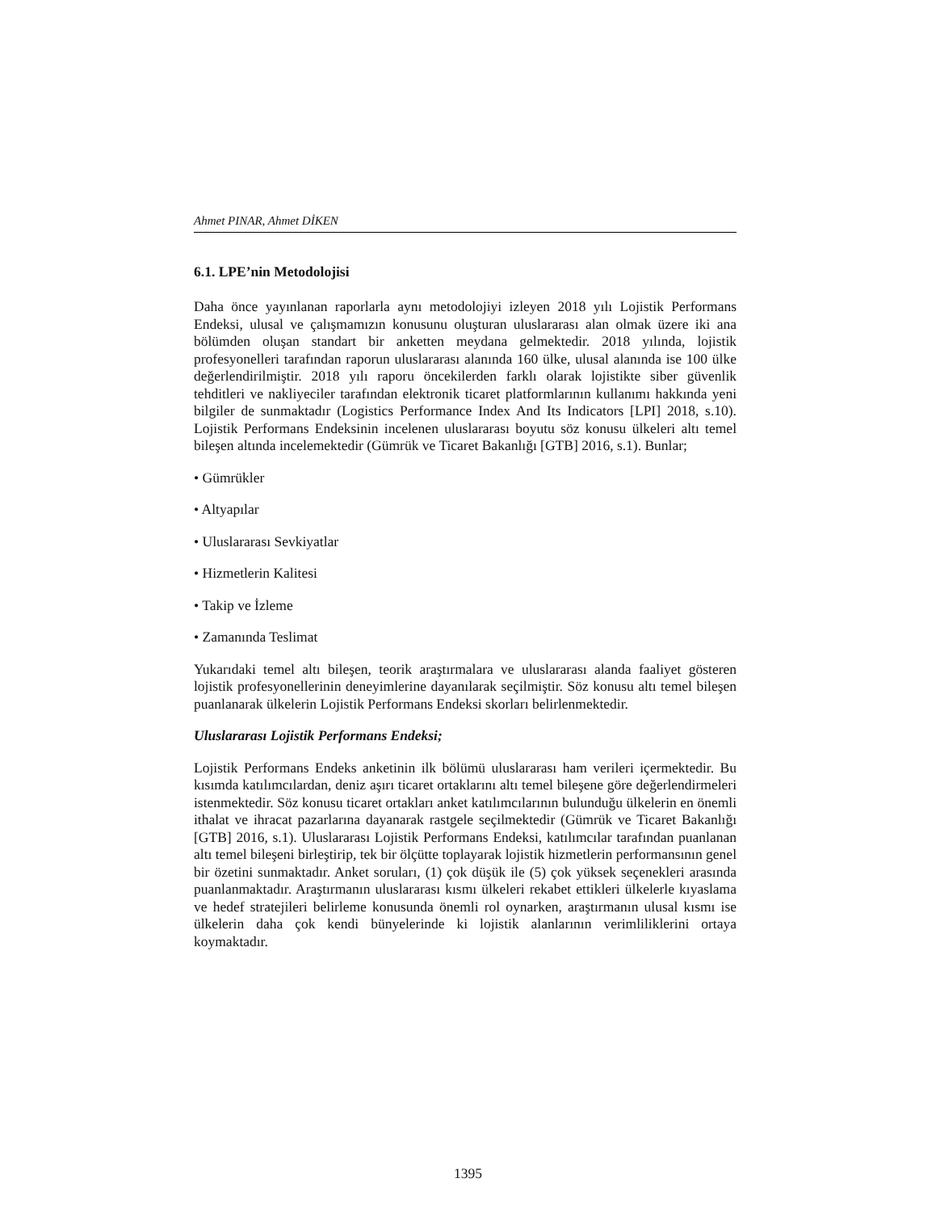Ahmet PINAR, Ahmet DİKEN
6.1. LPE’nin Metodolojisi
Daha önce yayınlanan raporlarla aynı metodolojiyi izleyen 2018 yılı Lojistik Performans Endeksi, ulusal ve çalışmamızın konusunu oluşturan uluslararası alan olmak üzere iki ana bölümden oluşan standart bir anketten meydana gelmektedir. 2018 yılında, lojistik profesyonelleri tarafından raporun uluslararası alanında 160 ülke, ulusal alanında ise 100 ülke değerlendirilmiştir. 2018 yılı raporu öncekilerden farklı olarak lojistikte siber güvenlik tehditleri ve nakliyeciler tarafından elektronik ticaret platformlarının kullanımı hakkında yeni bilgiler de sunmaktadır (Logistics Performance Index And Its Indicators [LPI] 2018, s.10). Lojistik Performans Endeksinin incelenen uluslararası boyutu söz konusu ülkeleri altı temel bileşen altında incelemektedir (Gümrük ve Ticaret Bakanlığı [GTB] 2016, s.1). Bunlar;
• Gümrükler
• Altyapılar
• Uluslararası Sevkiyatlar
• Hizmetlerin Kalitesi
• Takip ve İzleme
• Zamanında Teslimat
Yukarıdaki temel altı bileşen, teorik araştırmalara ve uluslararası alanda faaliyet gösteren lojistik profesyonellerinin deneyimlerine dayanılarak seçilmiştir. Söz konusu altı temel bileşen puanlanarak ülkelerin Lojistik Performans Endeksi skorları belirlenmektedir.
Uluslararası Lojistik Performans Endeksi;
Lojistik Performans Endeks anketinin ilk bölümü uluslararası ham verileri içermektedir. Bu kısımda katılımcılardan, deniz aşırı ticaret ortaklarını altı temel bileşene göre değerlendirmeleri istenmektedir. Söz konusu ticaret ortakları anket katılımcılarının bulunduğu ülkelerin en önemli ithalat ve ihracat pazarlarına dayanarak rastgele seçilmektedir (Gümrük ve Ticaret Bakanlığı [GTB] 2016, s.1). Uluslararası Lojistik Performans Endeksi, katılımcılar tarafından puanlanan altı temel bileşeni birleştirip, tek bir ölçütte toplayarak lojistik hizmetlerin performansının genel bir özetini sunmaktadır. Anket soruları, (1) çok düşük ile (5) çok yüksek seçenekleri arasında puanlanmaktadır. Araştırmanın uluslararası kısmı ülkeleri rekabet ettikleri ülkelerle kıyaslama ve hedef stratejileri belirleme konusunda önemli rol oynarken, araştırmanın ulusal kısmı ise ülkelerin daha çok kendi bünyelerinde ki lojistik alanlarının verimliliklerini ortaya koymaktadır.
1395